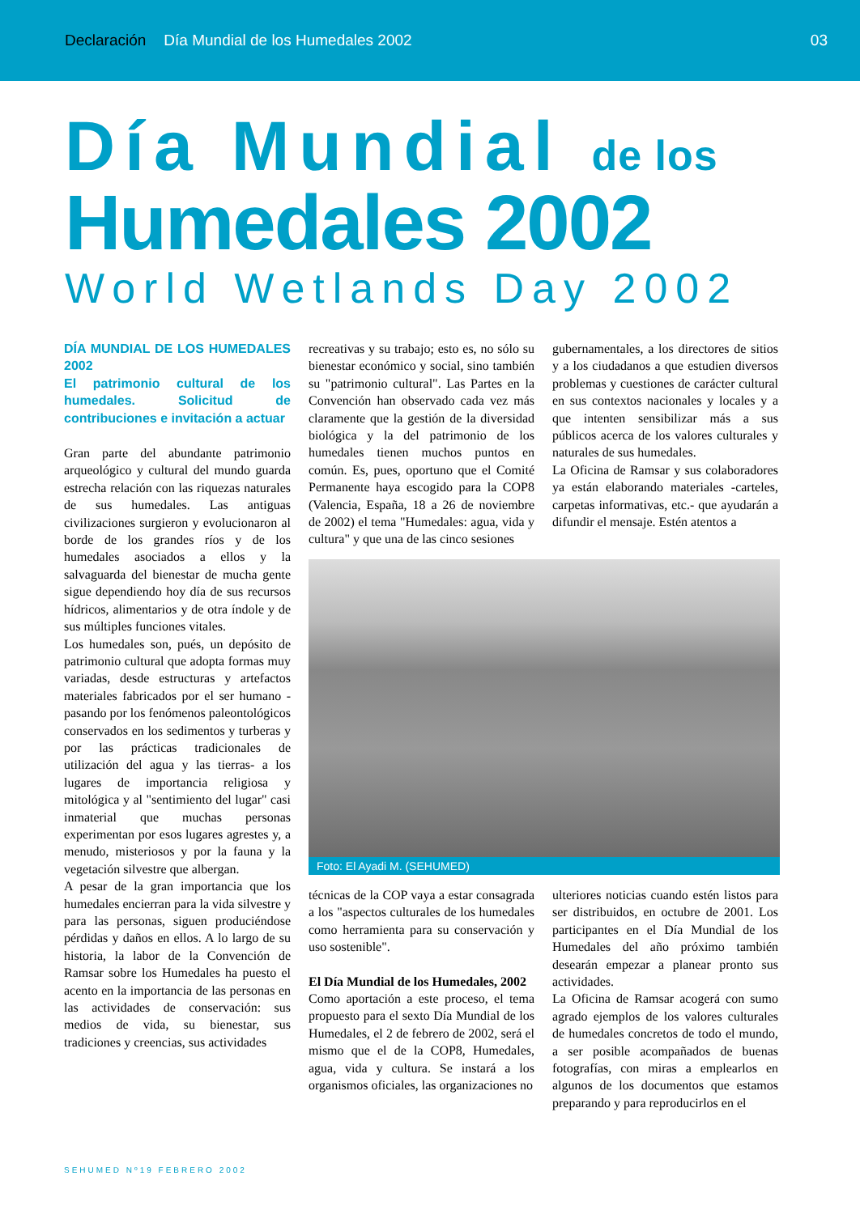Declaración Día Mundial de los Humedales 2002 03
Día Mundial de los
Humedales 2002
World Wetlands Day 2002
DÍA MUNDIAL DE LOS HUMEDALES 2002
El patrimonio cultural de los humedales. Solicitud de contribuciones e invitación a actuar
Gran parte del abundante patrimonio arqueológico y cultural del mundo guarda estrecha relación con las riquezas naturales de sus humedales. Las antiguas civilizaciones surgieron y evolucionaron al borde de los grandes ríos y de los humedales asociados a ellos y la salvaguarda del bienestar de mucha gente sigue dependiendo hoy día de sus recursos hídricos, alimentarios y de otra índole y de sus múltiples funciones vitales.
Los humedales son, pués, un depósito de patrimonio cultural que adopta formas muy variadas, desde estructuras y artefactos materiales fabricados por el ser humano -pasando por los fenómenos paleontológicos conservados en los sedimentos y turberas y por las prácticas tradicionales de utilización del agua y las tierras- a los lugares de importancia religiosa y mitológica y al "sentimiento del lugar" casi inmaterial que muchas personas experimentan por esos lugares agrestes y, a menudo, misteriosos y por la fauna y la vegetación silvestre que albergan.
A pesar de la gran importancia que los humedales encierran para la vida silvestre y para las personas, siguen produciéndose pérdidas y daños en ellos. A lo largo de su historia, la labor de la Convención de Ramsar sobre los Humedales ha puesto el acento en la importancia de las personas en las actividades de conservación: sus medios de vida, su bienestar, sus tradiciones y creencias, sus actividades
recreativas y su trabajo; esto es, no sólo su bienestar económico y social, sino también su "patrimonio cultural". Las Partes en la Convención han observado cada vez más claramente que la gestión de la diversidad biológica y la del patrimonio de los humedales tienen muchos puntos en común. Es, pues, oportuno que el Comité Permanente haya escogido para la COP8 (Valencia, España, 18 a 26 de noviembre de 2002) el tema "Humedales: agua, vida y cultura" y que una de las cinco sesiones
gubernamentales, a los directores de sitios y a los ciudadanos a que estudien diversos problemas y cuestiones de carácter cultural en sus contextos nacionales y locales y a que intenten sensibilizar más a sus públicos acerca de los valores culturales y naturales de sus humedales.
La Oficina de Ramsar y sus colaboradores ya están elaborando materiales -carteles, carpetas informativas, etc.- que ayudarán a difundir el mensaje. Estén atentos a
Foto: El Ayadi M. (SEHUMED)
técnicas de la COP vaya a estar consagrada a los "aspectos culturales de los humedales como herramienta para su conservación y uso sostenible".
El Día Mundial de los Humedales, 2002
Como aportación a este proceso, el tema propuesto para el sexto Día Mundial de los Humedales, el 2 de febrero de 2002, será el mismo que el de la COP8, Humedales, agua, vida y cultura. Se instará a los organismos oficiales, las organizaciones no
ulteriores noticias cuando estén listos para ser distribuidos, en octubre de 2001. Los participantes en el Día Mundial de los Humedales del año próximo también desearán empezar a planear pronto sus actividades.
La Oficina de Ramsar acogerá con sumo agrado ejemplos de los valores culturales de humedales concretos de todo el mundo, a ser posible acompañados de buenas fotografías, con miras a emplearlos en algunos de los documentos que estamos preparando y para reproducirlos en el
SEHUMED Nº19 FEBRERO 2002